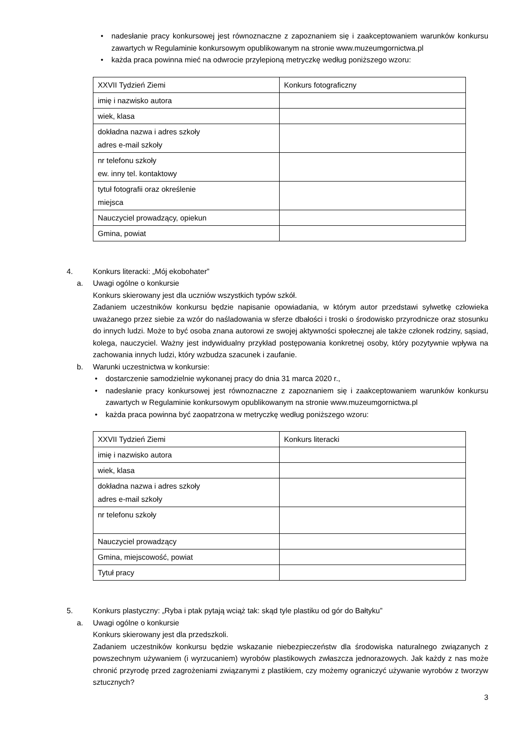• nadesłanie pracy konkursowej jest równoznaczne z zapoznaniem się i zaakceptowaniem warunków konkursu zawartych w Regulaminie konkursowym opublikowanym na stronie www.muzeumgornictwa.pl
• każda praca powinna mieć na odwrocie przylepioną metryczkę według poniższego wzoru:
| XXVII Tydzień Ziemi | Konkurs fotograficzny |
| imię i nazwisko autora | |
| wiek, klasa | |
| dokładna nazwa i adres szkoły adres e-mail szkoły | |
| nr telefonu szkoły ew. inny tel. kontaktowy | |
| tytuł fotografii oraz określenie miejsca | |
| Nauczyciel prowadzący, opiekun | |
| Gmina, powiat | |
4. Konkurs literacki: „Mój ekobohater”
a. Uwagi ogólne o konkursie
Konkurs skierowany jest dla uczniów wszystkich typów szkół.
Zadaniem uczestników konkursu będzie napisanie opowiadania, w którym autor przedstawi sylwetkę człowieka uważanego przez siebie za wzór do naśladowania w sferze dbałości i troski o środowisko przyrodnicze oraz stosunku do innych ludzi. Może to być osoba znana autorowi ze swojej aktywności społecznej ale także członek rodziny, sąsiad, kolega, nauczyciel. Ważny jest indywidualny przykład postępowania konkretnej osoby, który pozytywnie wpływa na zachowania innych ludzi, który wzbudza szacunek i zaufanie.
b. Warunki uczestnictwa w konkursie:
• dostarczenie samodzielnie wykonanej pracy do dnia 31 marca 2020 r.,
• nadesłanie pracy konkursowej jest równoznaczne z zapoznaniem się i zaakceptowaniem warunków konkursu zawartych w Regulaminie konkursowym opublikowanym na stronie www.muzeumgornictwa.pl
• każda praca powinna być zaopatrzona w metryczkę według poniższego wzoru:
| XXVII Tydzień Ziemi | Konkurs literacki |
| imię i nazwisko autora | |
| wiek, klasa | |
| dokładna nazwa i adres szkoły adres e-mail szkoły | |
| nr telefonu szkoły | |
| Nauczyciel prowadzący | |
| Gmina, miejscowość, powiat | |
| Tytuł pracy | |
5. Konkurs plastyczny: „Ryba i ptak pytają wciąż tak: skąd tyle plastiku od gór do Bałtyku”
a. Uwagi ogólne o konkursie
Konkurs skierowany jest dla przedszkoli.
Zadaniem uczestników konkursu będzie wskazanie niebezpieczeństw dla środowiska naturalnego związanych z powszechnym używaniem (i wyrzucaniem) wyrobów plastikowych zwłaszcza jednorazowych. Jak każdy z nas może chronić przyrodę przed zagrożeniami związanymi z plastikiem, czy możemy ograniczyć używanie wyrobów z tworzyw sztucznych?
3